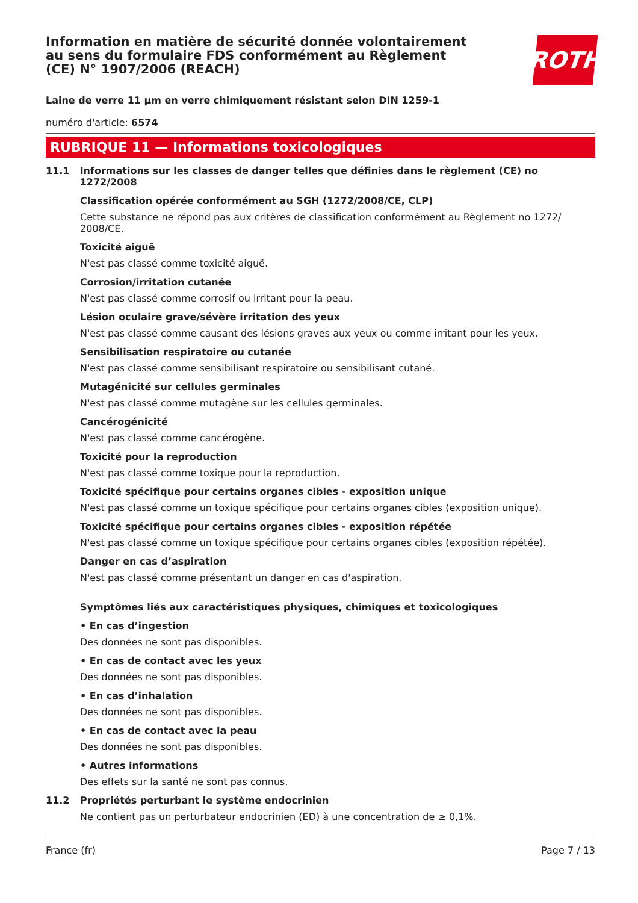Information en matière de sécurité donnée volontairement au sens du formulaire FDS conformément au Règlement (CE) N° 1907/2006 (REACH)
ROTH
Laine de verre 11 µm en verre chimiquement résistant selon DIN 1259-1
numéro d'article: 6574
RUBRIQUE 11 — Informations toxicologiques
11.1 Informations sur les classes de danger telles que définies dans le règlement (CE) no 1272/2008
Classification opérée conformément au SGH (1272/2008/CE, CLP)
Cette substance ne répond pas aux critères de classification conformément au Règlement no 1272/ 2008/CE.
Toxicité aiguë
N'est pas classé comme toxicité aiguë.
Corrosion/irritation cutanée
N'est pas classé comme corrosif ou irritant pour la peau.
Lésion oculaire grave/sévère irritation des yeux
N'est pas classé comme causant des lésions graves aux yeux ou comme irritant pour les yeux.
Sensibilisation respiratoire ou cutanée
N'est pas classé comme sensibilisant respiratoire ou sensibilisant cutané.
Mutagénicité sur cellules germinales
N'est pas classé comme mutagène sur les cellules germinales.
Cancérogénicité
N'est pas classé comme cancérogène.
Toxicité pour la reproduction
N'est pas classé comme toxique pour la reproduction.
Toxicité spécifique pour certains organes cibles - exposition unique
N'est pas classé comme un toxique spécifique pour certains organes cibles (exposition unique).
Toxicité spécifique pour certains organes cibles - exposition répétée
N'est pas classé comme un toxique spécifique pour certains organes cibles (exposition répétée).
Danger en cas d’aspiration
N'est pas classé comme présentant un danger en cas d'aspiration.
Symptômes liés aux caractéristiques physiques, chimiques et toxicologiques
• En cas d’ingestion
Des données ne sont pas disponibles.
• En cas de contact avec les yeux
Des données ne sont pas disponibles.
• En cas d’inhalation
Des données ne sont pas disponibles.
• En cas de contact avec la peau
Des données ne sont pas disponibles.
• Autres informations
Des effets sur la santé ne sont pas connus.
11.2 Propriétés perturbant le système endocrinien
Ne contient pas un perturbateur endocrinien (ED) à une concentration de ≥ 0,1%.
France (fr) Page 7 / 13